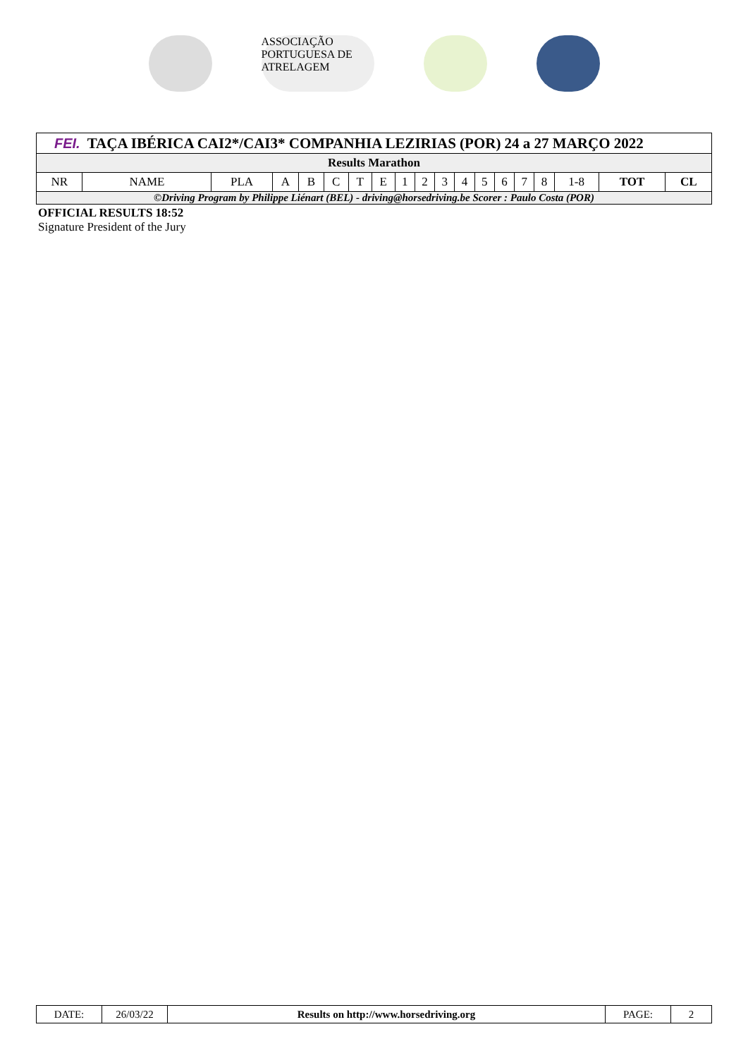ASSOCIAÇÃO PORTUGUESA DE ATRELAGEM
FEI. TAÇA IBÉRICA CAI2*/CAI3* COMPANHIA LEZIRIAS (POR) 24 a 27 MARÇO 2022
Results Marathon
| NR | NAME | PLA | A | B | C | T | E | 1 | 2 | 3 | 4 | 5 | 6 | 7 | 8 | 1-8 | TOT | CL |
| --- | --- | --- | --- | --- | --- | --- | --- | --- | --- | --- | --- | --- | --- | --- | --- | --- | --- | --- |
©Driving Program by Philippe Liénart (BEL) - driving@horsedriving.be Scorer : Paulo Costa (POR)
OFFICIAL RESULTS 18:52
Signature President of the Jury
| DATE: | 26/03/22 | Results on http://www.horsedriving.org | PAGE: | 2 |